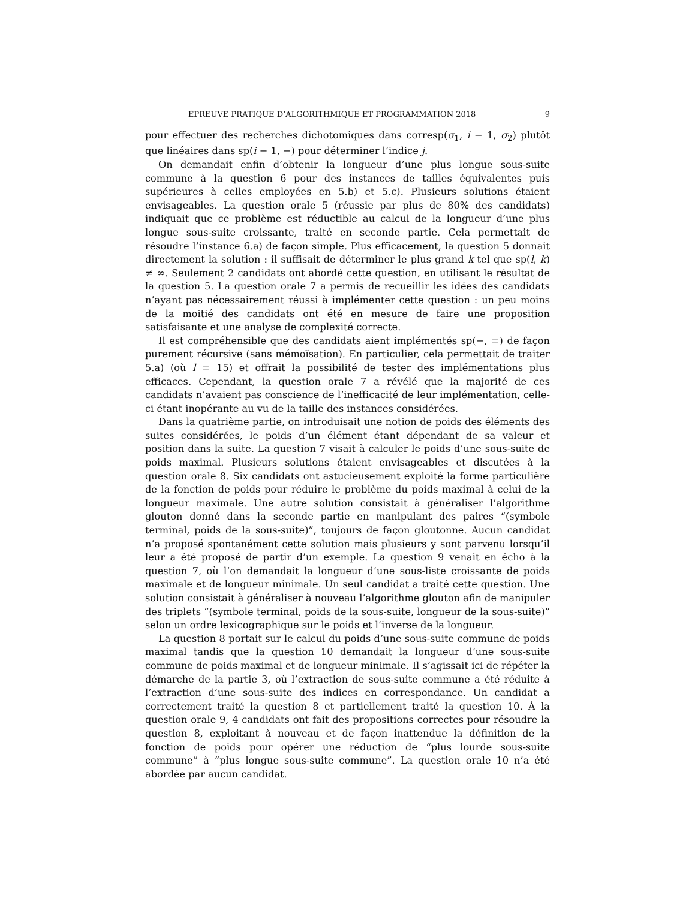ÉPREUVE PRATIQUE D’ALGORITHMIQUE ET PROGRAMMATION 2018 9
pour effectuer des recherches dichotomiques dans corresp(σ<sub>1</sub>, i − 1, σ<sub>2</sub>) plutôt que linéaires dans sp(i − 1, −) pour déterminer l’indice j.
On demandait enfin d’obtenir la longueur d’une plus longue sous-suite commune à la question 6 pour des instances de tailles équivalentes puis supérieures à celles employées en 5.b) et 5.c). Plusieurs solutions étaient envisageables. La question orale 5 (réussie par plus de 80% des candidats) indiquait que ce problème est réductible au calcul de la longueur d’une plus longue sous-suite croissante, traité en seconde partie. Cela permettait de résoudre l’instance 6.a) de façon simple. Plus efficacement, la question 5 donnait directement la solution : il suffisait de déterminer le plus grand k tel que sp(l, k) ≠ ∞. Seulement 2 candidats ont abordé cette question, en utilisant le résultat de la question 5. La question orale 7 a permis de recueillir les idées des candidats n’ayant pas nécessairement réussi à implémenter cette question : un peu moins de la moitié des candidats ont été en mesure de faire une proposition satisfaisante et une analyse de complexité correcte.
Il est compréhensible que des candidats aient implémentés sp(−, =) de façon purement récursive (sans mémoïsation). En particulier, cela permettait de traiter 5.a) (où l = 15) et offrait la possibilité de tester des implémentations plus efficaces. Cependant, la question orale 7 a révélé que la majorité de ces candidats n’avaient pas conscience de l’inefficacité de leur implémentation, celle-ci étant inopérante au vu de la taille des instances considérées.
Dans la quatrième partie, on introduisait une notion de poids des éléments des suites considérées, le poids d’un élément étant dépendant de sa valeur et position dans la suite. La question 7 visait à calculer le poids d’une sous-suite de poids maximal. Plusieurs solutions étaient envisageables et discutées à la question orale 8. Six candidats ont astucieusement exploité la forme particulière de la fonction de poids pour réduire le problème du poids maximal à celui de la longueur maximale. Une autre solution consistait à généraliser l’algorithme glouton donné dans la seconde partie en manipulant des paires “(symbole terminal, poids de la sous-suite)”, toujours de façon gloutonne. Aucun candidat n’a proposé spontanément cette solution mais plusieurs y sont parvenu lorsqu’il leur a été proposé de partir d’un exemple. La question 9 venait en écho à la question 7, où l’on demandait la longueur d’une sous-liste croissante de poids maximale et de longueur minimale. Un seul candidat a traité cette question. Une solution consistait à généraliser à nouveau l’algorithme glouton afin de manipuler des triplets “(symbole terminal, poids de la sous-suite, longueur de la sous-suite)” selon un ordre lexicographique sur le poids et l’inverse de la longueur.
La question 8 portait sur le calcul du poids d’une sous-suite commune de poids maximal tandis que la question 10 demandait la longueur d’une sous-suite commune de poids maximal et de longueur minimale. Il s’agissait ici de répéter la démarche de la partie 3, où l’extraction de sous-suite commune a été réduite à l’extraction d’une sous-suite des indices en correspondance. Un candidat a correctement traité la question 8 et partiellement traité la question 10. À la question orale 9, 4 candidats ont fait des propositions correctes pour résoudre la question 8, exploitant à nouveau et de façon inattendue la définition de la fonction de poids pour opérer une réduction de “plus lourde sous-suite commune” à “plus longue sous-suite commune”. La question orale 10 n’a été abordée par aucun candidat.